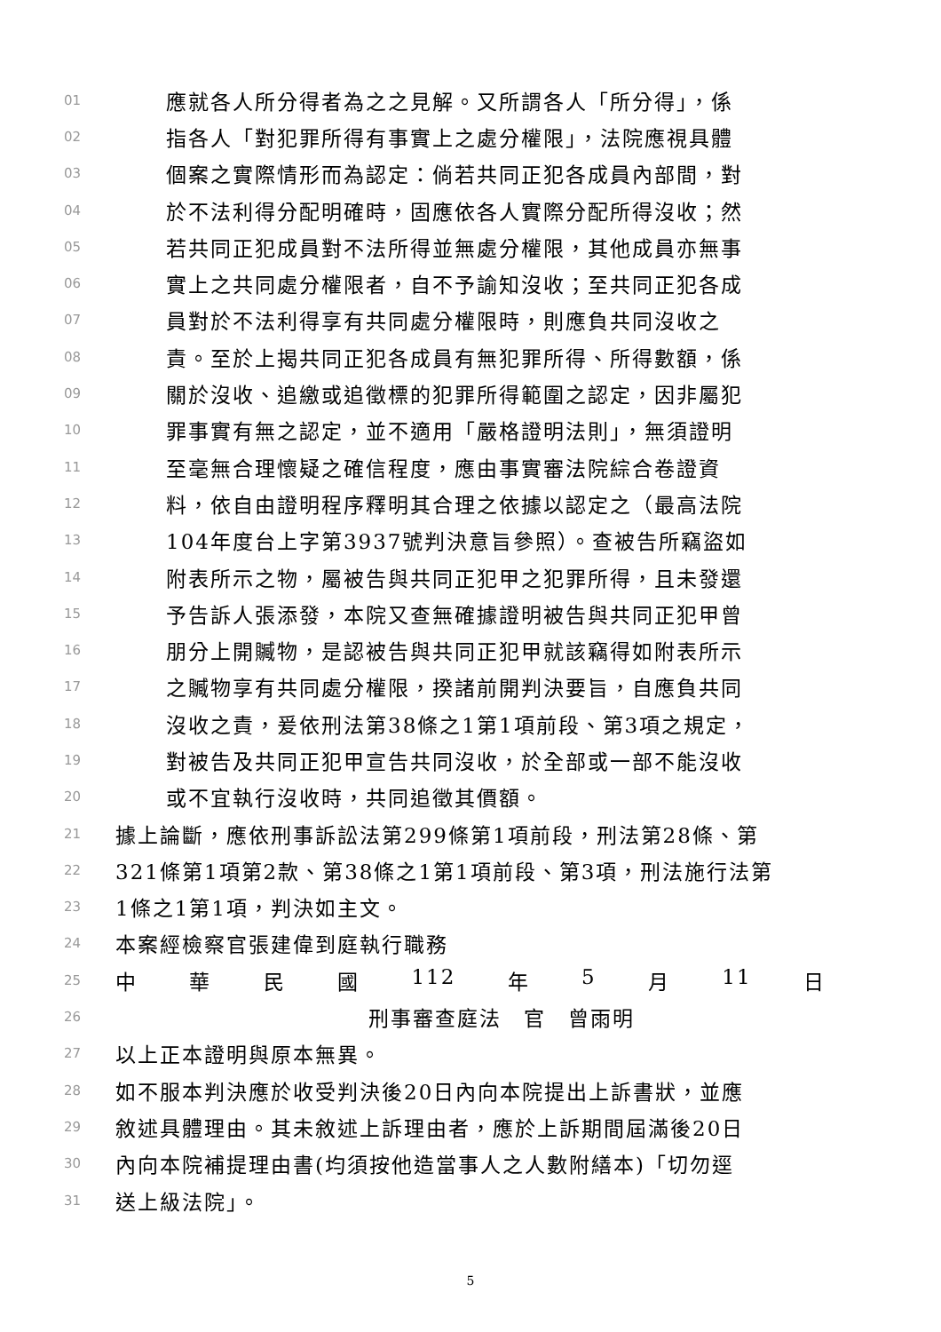01 應就各人所分得者為之之見解。又所謂各人「所分得」，係
02 指各人「對犯罪所得有事實上之處分權限」，法院應視具體
03 個案之實際情形而為認定：倘若共同正犯各成員內部間，對
04 於不法利得分配明確時，固應依各人實際分配所得沒收；然
05 若共同正犯成員對不法所得並無處分權限，其他成員亦無事
06 實上之共同處分權限者，自不予諭知沒收；至共同正犯各成
07 員對於不法利得享有共同處分權限時，則應負共同沒收之
08 責。至於上揭共同正犯各成員有無犯罪所得、所得數額，係
09 關於沒收、追繳或追徵標的犯罪所得範圍之認定，因非屬犯
10 罪事實有無之認定，並不適用「嚴格證明法則」，無須證明
11 至毫無合理懷疑之確信程度，應由事實審法院綜合卷證資
12 料，依自由證明程序釋明其合理之依據以認定之（最高法院
13 104年度台上字第3937號判決意旨參照）。查被告所竊盜如
14 附表所示之物，屬被告與共同正犯甲之犯罪所得，且未發還
15 予告訴人張添發，本院又查無確據證明被告與共同正犯甲曾
16 朋分上開贓物，是認被告與共同正犯甲就該竊得如附表所示
17 之贓物享有共同處分權限，揆諸前開判決要旨，自應負共同
18 沒收之責，爰依刑法第38條之1第1項前段、第3項之規定，
19 對被告及共同正犯甲宣告共同沒收，於全部或一部不能沒收
20 或不宜執行沒收時，共同追徵其價額。
21 據上論斷，應依刑事訴訟法第299條第1項前段，刑法第28條、第
22 321條第1項第2款、第38條之1第1項前段、第3項，刑法施行法第
23 1條之1第1項，判決如主文。
24 本案經檢察官張建偉到庭執行職務
25 中 華 民 國 112 年 5 月 11 日
26 刑事審查庭法　官　曾雨明
27 以上正本證明與原本無異。
28 如不服本判決應於收受判決後20日內向本院提出上訴書狀，並應
29 敘述具體理由。其未敘述上訴理由者，應於上訴期間屆滿後20日
30 內向本院補提理由書(均須按他造當事人之人數附繕本)「切勿逕
31 送上級法院」。
5